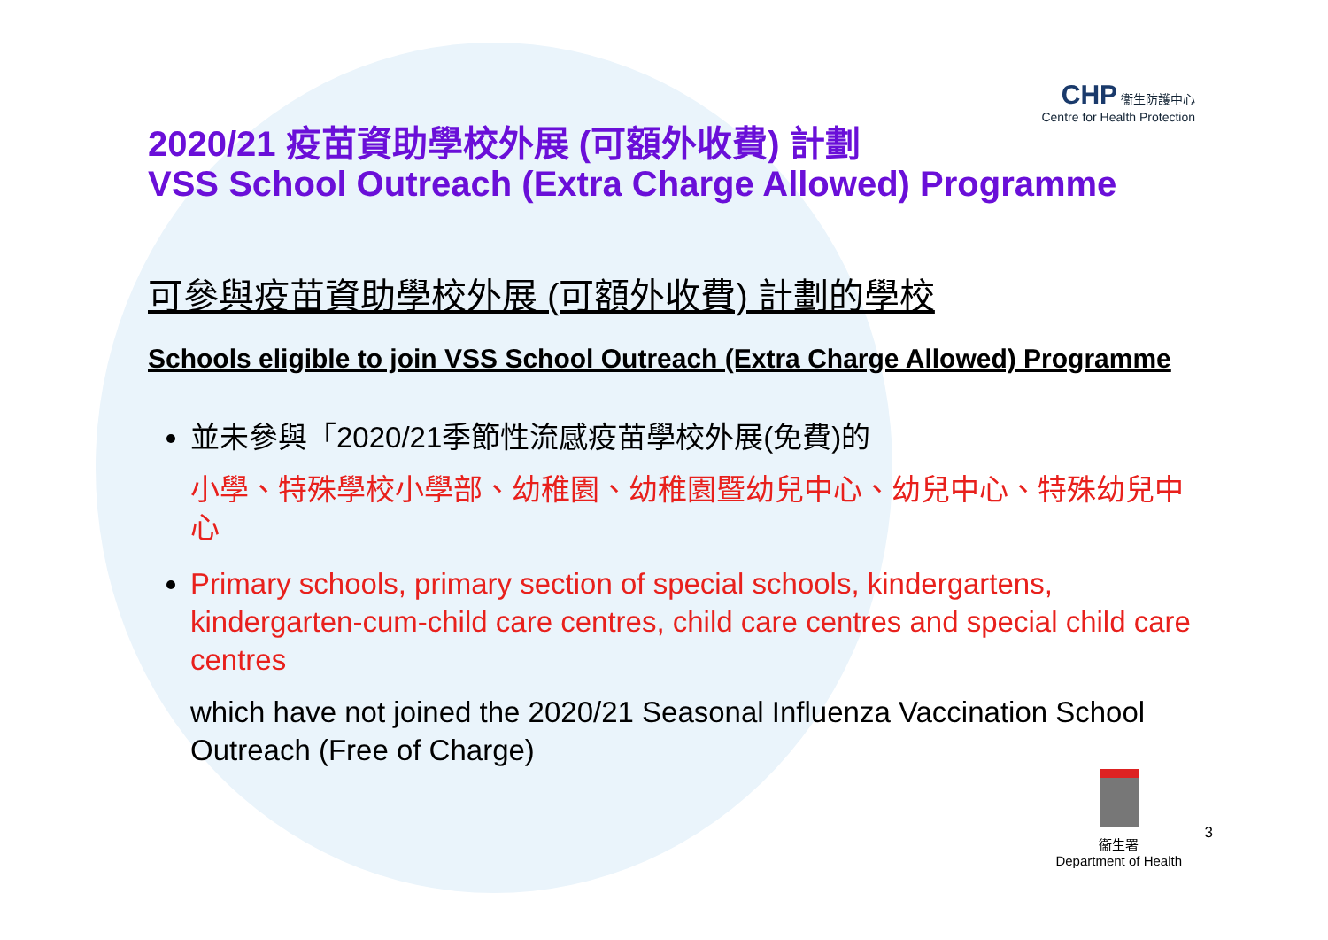CHP 衞生防護中心
Centre for Health Protection
2020/21 疫苗資助學校外展 (可額外收費) 計劃
VSS School Outreach (Extra Charge Allowed) Programme
可參與疫苗資助學校外展 (可額外收費) 計劃的學校
Schools eligible to join VSS School Outreach (Extra Charge Allowed) Programme
並未參與「2020/21季節性流感疫苗學校外展(免費)的
小學、特殊學校小學部、幼稚園、幼稚園暨幼兒中心、幼兒中心、特殊幼兒中心
Primary schools, primary section of special schools, kindergartens, kindergarten-cum-child care centres, child care centres and special child care centres
which have not joined the 2020/21 Seasonal Influenza Vaccination School Outreach (Free of Charge)
衞生署
Department of Health
3